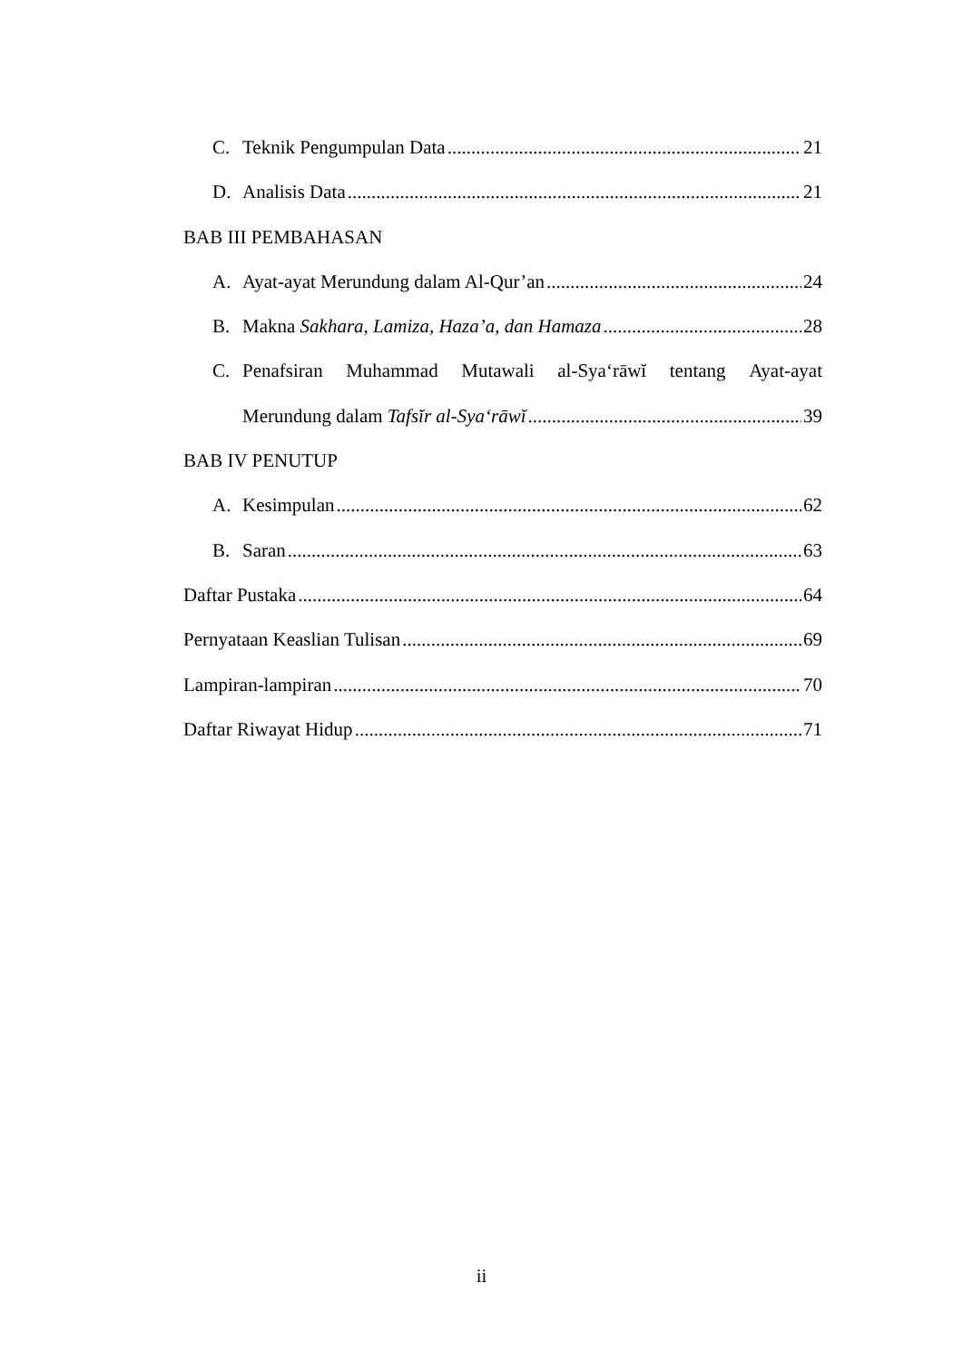C. Teknik Pengumpulan Data 21
D. Analisis Data 21
BAB III PEMBAHASAN
A. Ayat-ayat Merundung dalam Al-Qur’an 24
B. Makna Sakhara, Lamiza, Haza’a, dan Hamaza 28
C. Penafsiran Muhammad Mutawali al-Sya‘rāwĭ tentang Ayat-ayat
Merundung dalam Tafsĭr al-Sya‘rāwĭ 39
BAB IV PENUTUP
A. Kesimpulan 62
B. Saran 63
Daftar Pustaka 64
Pernyataan Keaslian Tulisan 69
Lampiran-lampiran 70
Daftar Riwayat Hidup 71
ii